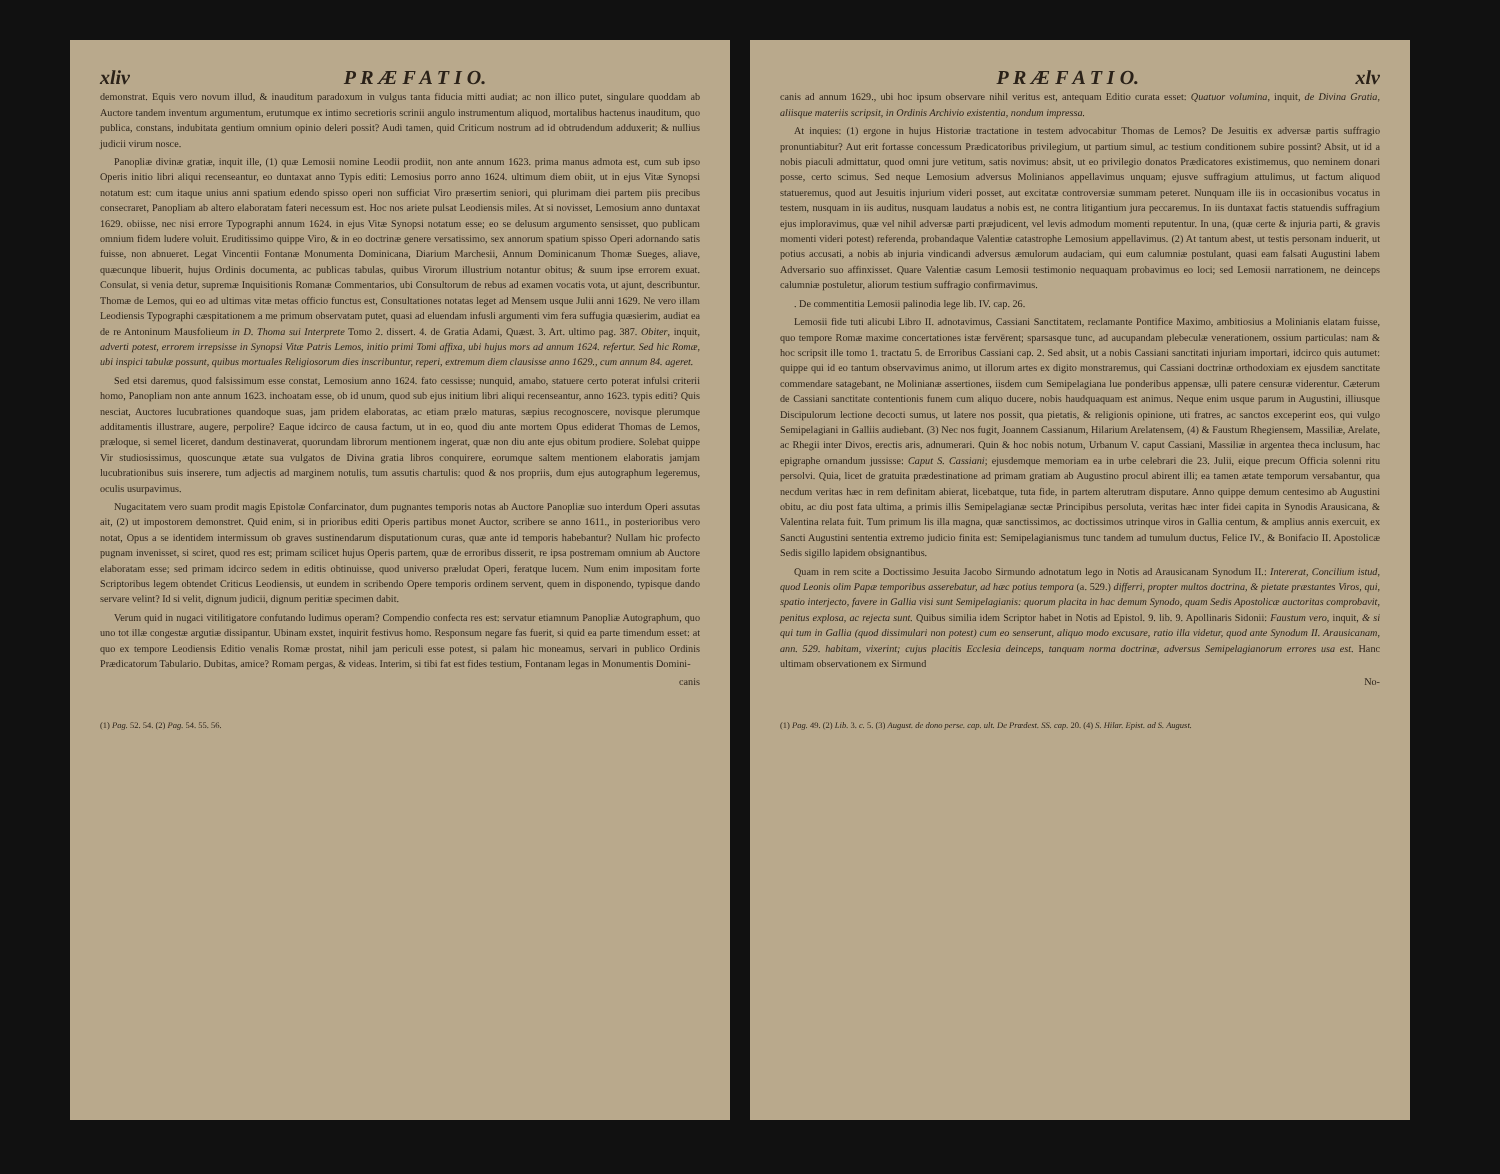xliv P R Æ F A T I O.
demonstrat. Equis vero novum illud, & inauditum paradoxum in vulgus tanta fiducia mitti audiat; ac non illico putet, singulare quoddam ab Auctore tandem inventum argumentum, erutumque ex intimo secretioris scrinii angulo instrumentum aliquod, mortalibus hactenus inauditum, quo publica, constans, indubitata gentium omnium opinio deleri possit? Audi tamen, quid Criticum nostrum ad id obtrudendum adduxerit; & nullius judicii virum nosce.
Panopliæ divinæ gratiæ, inquit ille, (1) quæ Lemosii nomine Leodii prodiit, non ante annum 1623. prima manus admota est, cum sub ipso Operis initio libri aliqui recenseantur, eo duntaxat anno Typis editi: Lemosius porro anno 1624. ultimum diem obiit, ut in ejus Vitæ Synopsi notatum est: cum itaque unius anni spatium edendo spisso operi non sufficiat Viro præsertim seniori, qui plurimam diei partem piis precibus consecraret, Panopliam ab altero elaboratam fateri necessum est. Hoc nos ariete pulsat Leodiensis miles. At si novisset, Lemosium anno duntaxat 1629. obiisse, nec nisi errore Typographi annum 1624. in ejus Vitæ Synopsi notatum esse; eo se delusum argumento sensisset, quo publicam omnium fidem ludere voluit. Eruditissimo quippe Viro, & in eo doctrinæ genere versatissimo, sex annorum spatium spisso Operi adornando satis fuisse, non abnueret. Legat Vincentii Fontanæ Monumenta Dominicana, Diarium Marchesii, Annum Dominicanum Thomæ Sueges, aliave, quæcunque libuerit, hujus Ordinis documenta, ac publicas tabulas, quibus Virorum illustrium notantur obitus; & suum ipse errorem exuat. Consulat, si venia detur, supremæ Inquisitionis Romanæ Commentarios, ubi Consultorum de rebus ad examen vocatis vota, ut ajunt, describuntur. Thomæ de Lemos, qui eo ad ultimas vitæ metas officio functus est, Consultationes notatas leget ad Mensem usque Julii anni 1629. Ne vero illam Leodiensis Typographi cæspitationem a me primum observatam putet, quasi ad eluendam infusli argumenti vim fera suffugia quæsierim, audiat ea de re Antoninum Mausfolieum in D. Thoma sui Interprete Tomo 2. dissert. 4. de Gratia Adami, Quæst. 3. Art. ultimo pag. 387. Obiter, inquit, adverti potest, errorem irrepsisse in Synopsi Vitæ Patris Lemos, initio primi Tomi affixa, ubi hujus mors ad annum 1624. refertur. Sed hic Romæ, ubi inspici tabulæ possunt, quibus mortuales Religiosorum dies inscribuntur, reperi, extremum diem clausisse anno 1629., cum annum 84. ageret.
Sed etsi daremus, quod falsissimum esse constat, Lemosium anno 1624. fato cessisse; nunquid, amabo, statuere certo poterat infulsi criterii homo, Panopliam non ante annum 1623. inchoatam esse, ob id unum, quod sub ejus initium libri aliqui recenseantur, anno 1623. typis editi? Quis nesciat, Auctores lucubrationes quandoque suas, jam pridem elaboratas, ac etiam prælo maturas, sæpius recognoscere, novisque plerumque additamentis illustrare, augere, perpolire? Eaque idcirco de causa factum, ut in eo, quod diu ante mortem Opus ediderat Thomas de Lemos, præloque, si semel liceret, dandum destinaverat, quorundam librorum mentionem ingerat, quæ non diu ante ejus obitum prodiere. Solebat quippe Vir studiosissimus, quoscunque ætate sua vulgatos de Divina gratia libros conquirere, eorumque saltem mentionem elaboratis jamjam lucubrationibus suis inserere, tum adjectis ad marginem notulis, tum assutis chartulis: quod & nos propriis, dum ejus autographum legeremus, oculis usurpavimus.
Nugacitatem vero suam prodit magis Epistolæ Confarcinator, dum pugnantes temporis notas ab Auctore Panopliæ suo interdum Operi assutas ait, (2) ut impostorem demonstret. Quid enim, si in prioribus editi Operis partibus monet Auctor, scribere se anno 1611., in posterioribus vero notat, Opus a se identidem intermissum ob graves sustinendarum disputationum curas, quæ ante id temporis habebantur? Nullam hic profecto pugnam invenisset, si sciret, quod res est; primam scilicet hujus Operis partem, quæ de erroribus disserit, re ipsa postremam omnium ab Auctore elaboratam esse; sed primam idcirco sedem in editis obtinuisse, quod universo præludat Operi, feratque lucem. Num enim impositam forte Scriptoribus legem obtendet Criticus Leodiensis, ut eundem in scribendo Opere temporis ordinem servent, quem in disponendo, typisque dando servare velint? Id si velit, dignum judicii, dignum peritiæ specimen dabit.
Verum quid in nugaci vitilitigatore confutando ludimus operam? Compendio confecta res est: servatur etiamnum Panopliæ Autographum, quo uno tot illæ congestæ argutiæ dissipantur. Ubinam exstet, inquirit festivus homo. Responsum negare fas fuerit, si quid ea parte timendum esset: at quo ex tempore Leodiensis Editio venalis Romæ prostat, nihil jam periculi esse potest, si palam hic moneamus, servari in publico Ordinis Prædicatorum Tabulario. Dubitas, amice? Romam pergas, & videas. Interim, si tibi fat est fides testium, Fontanam legas in Monumentis Domini-
canis
(1) Pag. 52. 54. (2) Pag. 54. 55. 56.
P R Æ F A T I O. xlv
canis ad annum 1629., ubi hoc ipsum observare nihil veritus est, antequam Editio curata esset: Quatuor volumina, inquit, de Divina Gratia, aliisque materiis scripsit, in Ordinis Archivio existentia, nondum impressa.
At inquies: (1) ergone in hujus Historiæ tractatione in testem advocabitur Thomas de Lemos? De Jesuitis ex adversæ partis suffragio pronuntiabitur? Aut erit fortasse concessum Prædicatoribus privilegium, ut partium simul, ac testium conditionem subire possint? Absit, ut id a nobis piaculi admittatur, quod omni jure vetitum, satis novimus: absit, ut eo privilegio donatos Prædicatores existimemus, quo neminem donari posse, certo scimus. Sed neque Lemosium adversus Molinianos appellavimus unquam; ejusve suffragium attulimus, ut factum aliquod statueremus, quod aut Jesuitis injurium videri posset, aut excitatæ controversiæ summam peteret. Nunquam ille iis in occasionibus vocatus in testem, nusquam in iis auditus, nusquam laudatus a nobis est, ne contra litigantium jura peccaremus. In iis duntaxat factis statuendis suffragium ejus imploravimus, quæ vel nihil adversæ parti præjudicent, vel levis admodum momenti reputentur. In una, (quæ certe & injuria parti, & gravis momenti videri potest) referenda, probandaque Valentiæ catastrophe Lemosium appellavimus. (2) At tantum abest, ut testis personam induerit, ut potius accusati, a nobis ab injuria vindicandi adversus æmulorum audaciam, qui eum calumniæ postulant, quasi eam falsati Augustini labem Adversario suo affinxisset. Quare Valentiæ casum Lemosii testimonio nequaquam probavimus eo loci; sed Lemosii narrationem, ne deinceps calumniæ postuletur, aliorum testium suffragio confirmavimus.
. De commentitia Lemosii palinodia lege lib. IV. cap. 26.
Lemosii fide tuti alicubi Libro II. adnotavimus, Cassiani Sanctitatem, reclamante Pontifice Maximo, ambitiosius a Molinianis elatam fuisse, quo tempore Romæ maxime concertationes istæ fervērent; sparsasque tunc, ad aucupandam plebeculæ venerationem, ossium particulas: nam & hoc scripsit ille tomo 1. tractatu 5. de Erroribus Cassiani cap. 2. Sed absit, ut a nobis Cassiani sanctitati injuriam importari, idcirco quis autumet: quippe qui id eo tantum observavimus animo, ut illorum artes ex digito monstraremus, qui Cassiani doctrinæ orthodoxiam ex ejusdem sanctitate commendare satagebant, ne Molinianæ assertiones, iisdem cum Semipelagiana lue ponderibus appensæ, ulli patere censuræ viderentur. Cæterum de Cassiani sanctitate contentionis funem cum aliquo ducere, nobis haudquaquam est animus. Neque enim usque parum in Augustini, illiusque Discipulorum lectione decocti sumus, ut latere nos possit, qua pietatis, & religionis opinione, uti fratres, ac sanctos exceperint eos, qui vulgo Semipelagiani in Galliis audiebant. (3) Nec nos fugit, Joannem Cassianum, Hilarium Arelatensem, (4) & Faustum Rhegiensem, Massiliæ, Arelate, ac Rhegii inter Divos, erectis aris, adnumerari. Quin & hoc nobis notum, Urbanum V. caput Cassiani, Massiliæ in argentea theca inclusum, hac epigraphe ornandum jussisse: Caput S. Cassiani; ejusdemque memoriam ea in urbe celebrari die 23. Julii, eique precum Officia solenni ritu persolvi. Quia, licet de gratuita prædestinatione ad primam gratiam ab Augustino procul abirent illi; ea tamen ætate temporum versabantur, qua necdum veritas hæc in rem definitam abierat, licebatque, tuta fide, in partem alterutram disputare. Anno quippe demum centesimo ab Augustini obitu, ac diu post fata ultima, a primis illis Semipelagianæ sectæ Principibus persoluta, veritas hæc inter fidei capita in Synodis Arausicana, & Valentina relata fuit. Tum primum lis illa magna, quæ sanctissimos, ac doctissimos utrinque viros in Gallia centum, & amplius annis exercuit, ex Sancti Augustini sententia extremo judicio finita est: Semipelagianismus tunc tandem ad tumulum ductus, Felice IV., & Bonifacio II. Apostolicæ Sedis sigillo lapidem obsignantibus.
Quam in rem scite a Doctissimo Jesuita Jacobo Sirmundo adnotatum lego in Notis ad Arausicanam Synodum II.: Intererat, Concilium istud, quod Leonis olim Papæ temporibus asserebatur, ad hæc potius tempora (a. 529.) differri, propter multos doctrina, & pietate præstantes Viros, qui, spatio interjecto, favere in Gallia visi sunt Semipelagianis: quorum placita in hac demum Synodo, quam Sedis Apostolicæ auctoritas comprobavit, penitus explosa, ac rejecta sunt. Quibus similia idem Scriptor habet in Notis ad Epistol. 9. lib. 9. Apollinaris Sidonii: Faustum vero, inquit, & si qui tum in Gallia (quod dissimulari non potest) cum eo senserunt, aliquo modo excusare, ratio illa videtur, quod ante Synodum II. Arausicanam, ann. 529. habitam, vixerint; cujus placitis Ecclesia deinceps, tanquam norma doctrinæ, adversus Semipelagianorum errores usa est. Hanc ultimam observationem ex Sirmund
No-
(1) Pag. 49. (2) Lib. 3. c. 5. (3) August. de dono perse. cap. ult. De Prædest. SS. cap. 20. (4) S. Hilar. Epist. ad S. August.